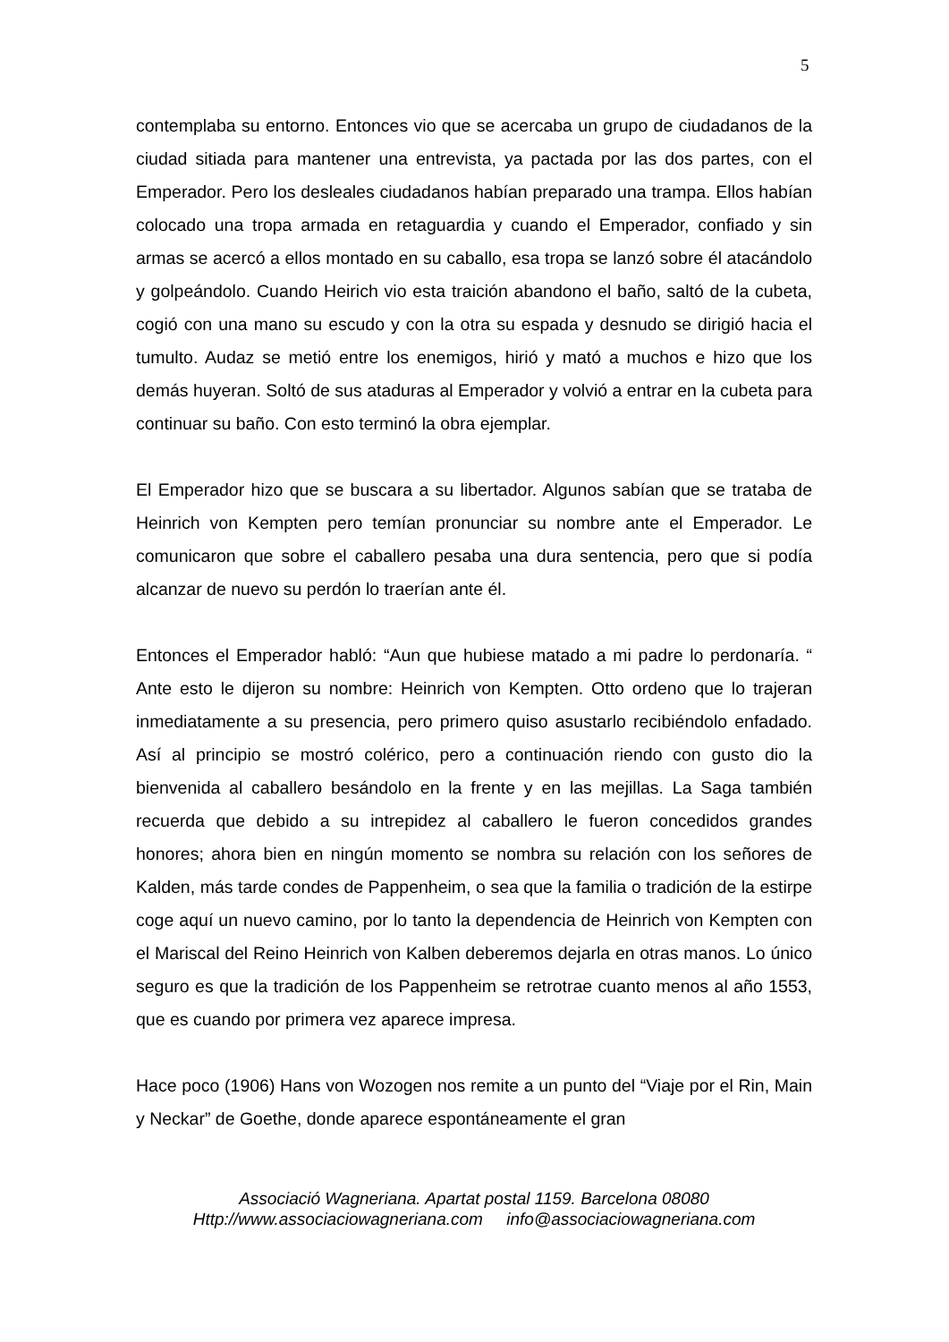5
contemplaba su entorno. Entonces vio que se acercaba un grupo de ciudadanos de la ciudad sitiada para mantener una entrevista, ya pactada por las dos partes, con el Emperador. Pero los desleales ciudadanos habían preparado una trampa. Ellos habían colocado una tropa armada en retaguardia y cuando el Emperador, confiado y sin armas se acercó a ellos montado en su caballo, esa tropa se lanzó sobre él atacándolo y golpeándolo. Cuando Heirich vio esta traición abandono el baño, saltó de la cubeta, cogió con una mano su escudo y con la otra su espada y desnudo se dirigió hacia el tumulto. Audaz se metió entre los enemigos, hirió y mató a muchos e hizo que los demás huyeran. Soltó de sus ataduras al Emperador y volvió a entrar en la cubeta para continuar su baño. Con esto terminó la obra ejemplar.
El Emperador hizo que se buscara a su libertador. Algunos sabían que se trataba de Heinrich von Kempten pero temían pronunciar su nombre ante el Emperador. Le comunicaron que sobre el caballero pesaba una dura sentencia, pero que si podía alcanzar de nuevo su perdón lo traerían ante él.
Entonces el Emperador habló: “Aun que hubiese matado a mi padre lo perdonaría. “ Ante esto le dijeron su nombre: Heinrich von Kempten. Otto ordeno que lo trajeran inmediatamente a su presencia, pero primero quiso asustarlo recibiéndolo enfadado. Así al principio se mostró colérico, pero a continuación riendo con gusto dio la bienvenida al caballero besándolo en la frente y en las mejillas. La Saga también recuerda que debido a su intrepidez al caballero le fueron concedidos grandes honores; ahora bien en ningún momento se nombra su relación con los señores de Kalden, más tarde condes de Pappenheim, o sea que la familia o tradición de la estirpe coge aquí un nuevo camino, por lo tanto la dependencia de Heinrich von Kempten con el Mariscal del Reino Heinrich von Kalben deberemos dejarla en otras manos. Lo único seguro es que la tradición de los Pappenheim se retrotrae cuanto menos al año 1553, que es cuando por primera vez aparece impresa.
Hace poco (1906) Hans von Wozogen nos remite a un punto del “Viaje por el Rin, Main y Neckar” de Goethe, donde aparece espontáneamente el gran
Associació Wagneriana. Apartat postal 1159. Barcelona 08080
Http://www.associaciowagneriana.com info@associaciowagneriana.com